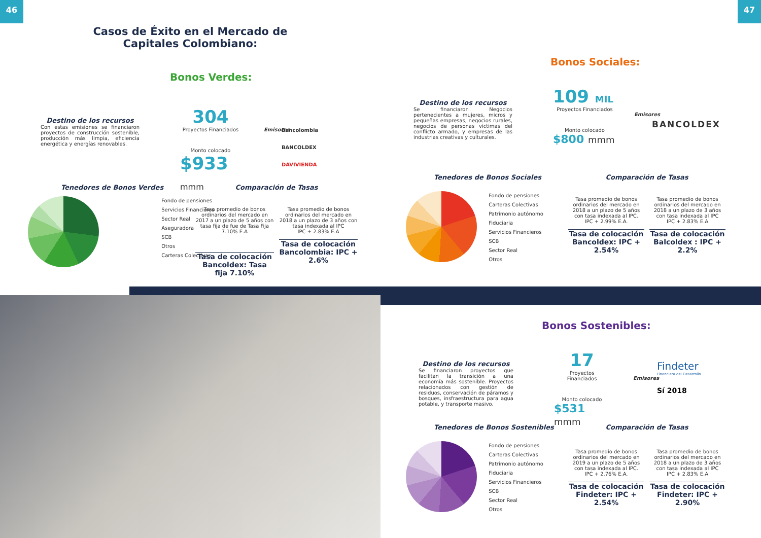46 47
Casos de Éxito en el Mercado de Capitales Colombiano:
Bonos Verdes:
Destino de los recursos
Con estas emisiones se financiaron proyectos de construcción sostenible, producción más limpia, eficiencia energética y energías renovables.
304
Proyectos Financiados
Monto colocado
$933 mmm
Emisores
Bancolombia
BANCOLDEX
DAVIVIENDA
Tenedores de Bonos Verdes
Fondo de pensiones
Servicios Financieros
Sector Real
Aseguradora
SCB
Otros
Carteras Colectivas
Comparación de Tasas
Tasa promedio de bonos ordinarios del mercado en 2017 a un plazo de 5 años con tasa fija de fue de Tasa Fija 7.10% E.A
Tasa de colocación Bancoldex: Tasa fija 7.10%
Tasa promedio de bonos ordinarios del mercado en 2018 a un plazo de 3 años con tasa indexada al IPC
IPC + 2.83% E.A
Tasa de colocación Bancolombia: IPC + 2.6%
Bonos Sociales:
Destino de los recursos
Se financiaron Negocios pertenecientes a mujeres, micros y pequeñas empresas, negocios rurales, negocios de personas víctimas del conflicto armado, y empresas de las industrias creativas y culturales.
109 MIL
Proyectos Financiados
Monto colocado
$800 mmm
Emisores
BANCOLDEX
Tenedores de Bonos Sociales
Fondo de pensiones
Carteras Colectivas
Patrimonio autónomo
Fiduciaria
Servicios Financieros
SCB
Sector Real
Otros
Comparación de Tasas
Tasa promedio de bonos ordinarios del mercado en 2018 a un plazo de 5 años con tasa indexada al IPC.
IPC + 2.99% E.A.
Tasa de colocación Bancoldex: IPC + 2.54%
Tasa promedio de bonos ordinarios del mercado en 2018 a un plazo de 3 años con tasa indexada al IPC
IPC + 2.83% E.A
Tasa de colocación Balcoldex : IPC + 2.2%
Bonos Sostenibles:
Destino de los recursos
Se financiaron proyectos que facilitan la transición a una economía más sostenible. Proyectos relacionados con gestión de residuos, conservación de páramos y bosques, insfraestructura para agua potable, y transporte masivo.
17
Proyectos Financiados
Monto colocado
$531 mmm
Emisores
Findeter
Financiera del Desarrollo
Sí 2018
Tenedores de Bonos Sostenibles
Fondo de pensiones
Carteras Colectivas
Patrimonio autónomo
Fiduciaria
Servicios Financieros
SCB
Sector Real
Otros
Comparación de Tasas
Tasa promedio de bonos ordinarios del mercado en 2019 a un plazo de 5 años con tasa indexada al IPC.
IPC + 2.76% E.A.
Tasa de colocación Findeter: IPC + 2.54%
Tasa promedio de bonos ordinarios del mercado en 2018 a un plazo de 3 años con tasa indexada al IPC
IPC + 2.83% E.A
Tasa de colocación Findeter: IPC + 2.90%